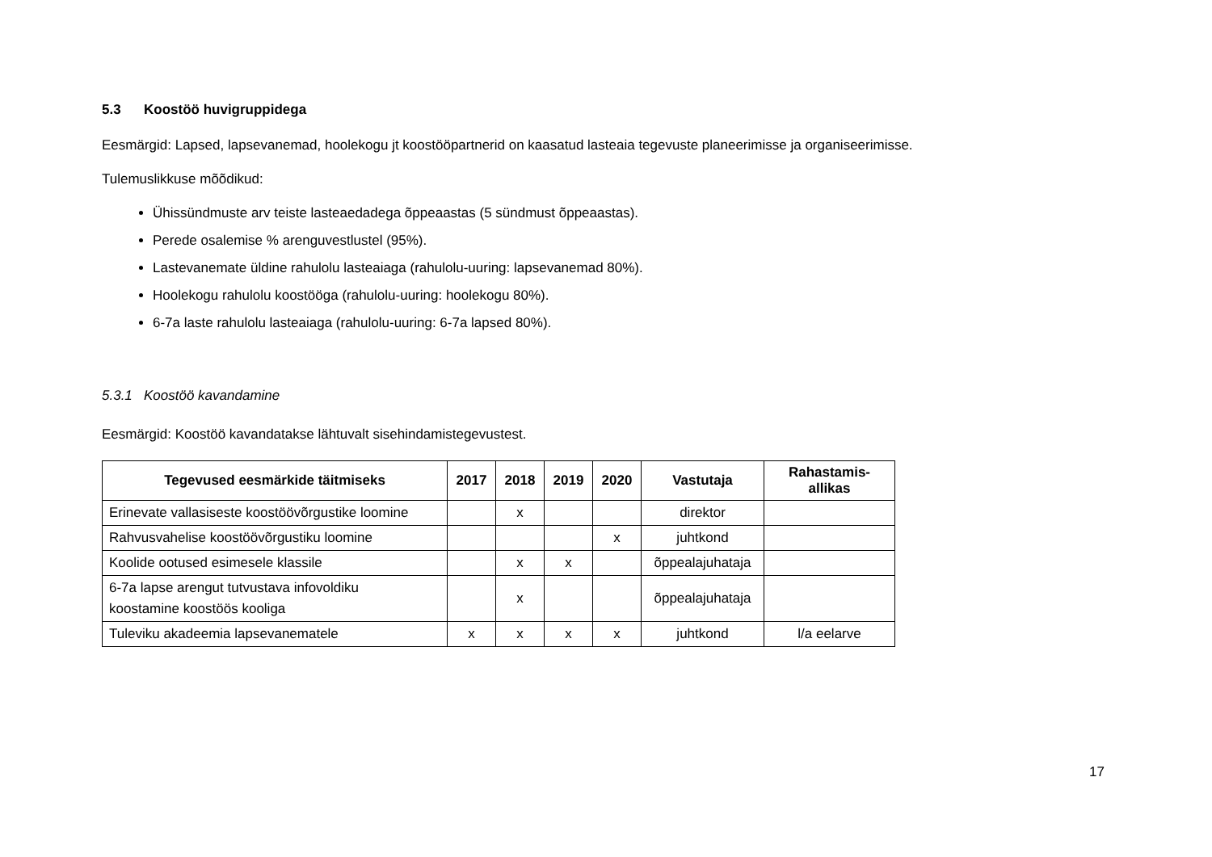5.3 Koostöö huvigruppidega
Eesmärgid: Lapsed, lapsevanemad, hoolekogu jt koostööpartnerid on kaasatud lasteaia tegevuste planeerimisse ja organiseerimisse.
Tulemuslikkuse mõõdikud:
Ühissündmuste arv teiste lasteaedadega õppeaastas (5 sündmust õppeaastas).
Perede osalemise % arenguvestlustel (95%).
Lastevanemate üldine rahulolu lasteaiaga (rahulolu-uuring: lapsevanemad 80%).
Hoolekogu rahulolu koostööga (rahulolu-uuring: hoolekogu 80%).
6-7a laste rahulolu lasteaiaga (rahulolu-uuring: 6-7a lapsed 80%).
5.3.1 Koostöö kavandamine
Eesmärgid: Koostöö kavandatakse lähtuvalt sisehindamistegevustest.
| Tegevused eesmärkide täitmiseks | 2017 | 2018 | 2019 | 2020 | Vastutaja | Rahastamis- allikas |
| --- | --- | --- | --- | --- | --- | --- |
| Erinevate vallasiseste koostöövõrgustike loomine | | x | | | direktor | |
| Rahvusvahelise koostöövõrgustiku loomine | | | | x | juhtkond | |
| Koolide ootused esimesele klassile | | x | x | | õppealajuhataja | |
| 6-7a lapse arengut tutvustava infovoldiku koostamine koostöös kooliga | | x | | | õppealajuhataja | |
| Tuleviku akadeemia lapsevanematele | x | x | x | x | juhtkond | l/a eelarve |
17